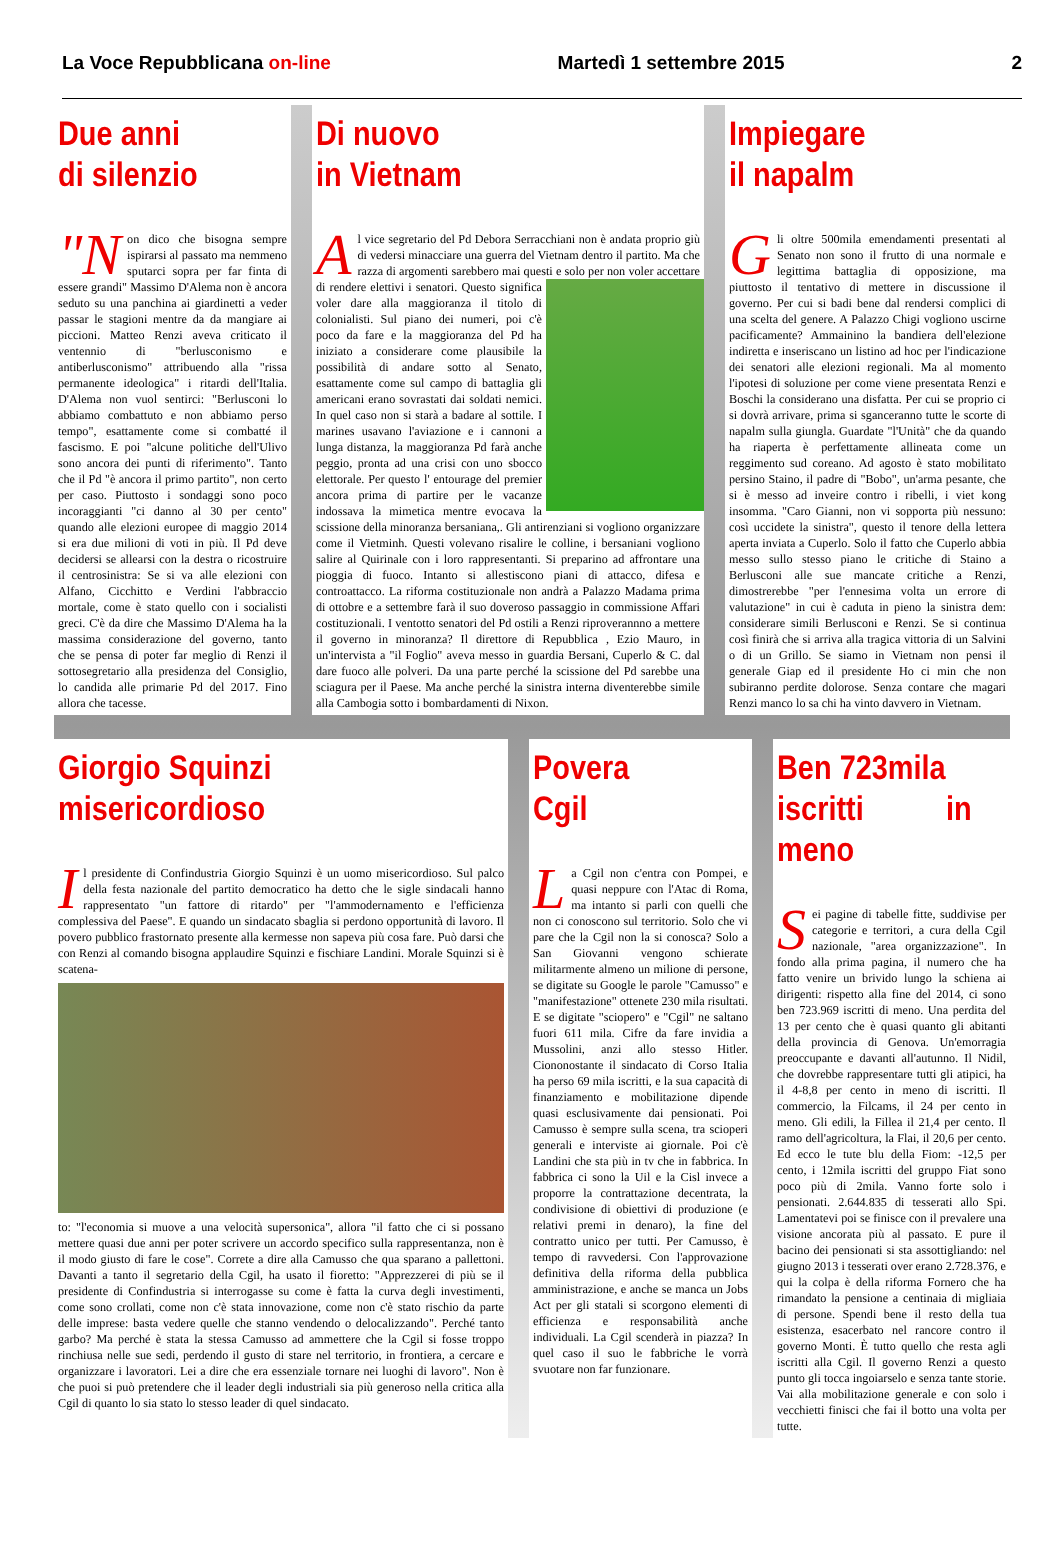La Voce Repubblicana on-line Martedì 1 settembre 2015 2
Due anni
di silenzio
"N on dico che bisogna sempre ispirarsi al passato ma nemmeno sputarci sopra per far finta di essere grandi" Massimo D'Alema non è ancora seduto su una panchina ai giardinetti a veder passar le stagioni mentre da da mangiare ai piccioni. Matteo Renzi aveva criticato il ventennio di "berlusconismo e antiberlusconismo" attribuendo alla "rissa permanente ideologica" i ritardi dell'Italia. D'Alema non vuol sentirci: "Berlusconi lo abbiamo combattuto e non abbiamo perso tempo", esattamente come si combatté il fascismo. E poi "alcune politiche dell'Ulivo sono ancora dei punti di riferimento". Tanto che il Pd "è ancora il primo partito", non certo per caso. Piuttosto i sondaggi sono poco incoraggianti "ci danno al 30 per cento" quando alle elezioni europee di maggio 2014 si era due milioni di voti in più. Il Pd deve decidersi se allearsi con la destra o ricostruire il centrosinistra: Se si va alle elezioni con Alfano, Cicchitto e Verdini l'abbraccio mortale, come è stato quello con i socialisti greci. C'è da dire che Massimo D'Alema ha la massima considerazione del governo, tanto che se pensa di poter far meglio di Renzi il sottosegretario alla presidenza del Consiglio, lo candida alle primarie Pd del 2017. Fino allora che tacesse.
Di nuovo
in Vietnam
Al vice segretario del Pd Debora Serracchiani non è andata proprio giù di vedersi minacciare una guerra del Vietnam dentro il partito. Ma che razza di argomenti sarebbero mai questi e solo per non voler accettare di rendere elettivi i senatori. Questo significa voler dare alla maggioranza il titolo di colonialisti. Sul piano dei numeri, poi c'è poco da fare e la maggioranza del Pd ha iniziato a considerare come plausibile la possibilità di andare sotto al Senato, esattamente come sul campo di battaglia gli americani erano sovrastati dai soldati nemici. In quel caso non si starà a badare al sottile. I marines usavano l'aviazione e i cannoni a lunga distanza, la maggioranza Pd farà anche peggio, pronta ad una crisi con uno sbocco elettorale. Per questo l' entourage del premier ancora prima di partire per le vacanze indossava la mimetica mentre evocava la scissione della minoranza bersaniana,. Gli antirenziani si vogliono organizzare come il Vietminh. Questi volevano risalire le colline, i bersaniani vogliono salire al Quirinale con i loro rappresentanti. Si preparino ad affrontare una pioggia di fuoco. Intanto si allestiscono piani di attacco, difesa e controattacco. La riforma costituzionale non andrà a Palazzo Madama prima di ottobre e a settembre farà il suo doveroso passaggio in commissione Affari costituzionali. I ventotto senatori del Pd ostili a Renzi riproverannno a mettere il governo in minoranza? Il direttore di Repubblica , Ezio Mauro, in un'intervista a "il Foglio" aveva messo in guardia Bersani, Cuperlo & C. dal dare fuoco alle polveri. Da una parte perché la scissione del Pd sarebbe una sciagura per il Paese. Ma anche perché la sinistra interna diventerebbe simile alla Cambogia sotto i bombardamenti di Nixon.
Impiegare
il napalm
Gli oltre 500mila emendamenti presentati al Senato non sono il frutto di una normale e legittima battaglia di opposizione, ma piuttosto il tentativo di mettere in discussione il governo. Per cui si badi bene dal rendersi complici di una scelta del genere. A Palazzo Chigi vogliono uscirne pacificamente? Ammainino la bandiera dell'elezione indiretta e inseriscano un listino ad hoc per l'indicazione dei senatori alle elezioni regionali. Ma al momento l'ipotesi di soluzione per come viene presentata Renzi e Boschi la considerano una disfatta. Per cui se proprio ci si dovrà arrivare, prima si sganceranno tutte le scorte di napalm sulla giungla. Guardate "l'Unità" che da quando ha riaperta è perfettamente allineata come un reggimento sud coreano. Ad agosto è stato mobilitato persino Staino, il padre di "Bobo", un'arma pesante, che si è messo ad inveire contro i ribelli, i viet kong insomma. "Caro Gianni, non vi sopporta più nessuno: così uccidete la sinistra", questo il tenore della lettera aperta inviata a Cuperlo. Solo il fatto che Cuperlo abbia messo sullo stesso piano le critiche di Staino a Berlusconi alle sue mancate critiche a Renzi, dimostrerebbe "per l'ennesima volta un errore di valutazione" in cui è caduta in pieno la sinistra dem: considerare simili Berlusconi e Renzi. Se si continua così finirà che si arriva alla tragica vittoria di un Salvini o di un Grillo. Se siamo in Vietnam non pensi il generale Giap ed il presidente Ho ci min che non subiranno perdite dolorose. Senza contare che magari Renzi manco lo sa chi ha vinto davvero in Vietnam.
Giorgio Squinzi
misericordioso
Il presidente di Confindustria Giorgio Squinzi è un uomo misericordioso. Sul palco della festa nazionale del partito democratico ha detto che le sigle sindacali hanno rappresentato "un fattore di ritardo" per "l'ammodernamento e l'efficienza complessiva del Paese". E quando un sindacato sbaglia si perdono opportunità di lavoro. Il povero pubblico frastornato presente alla kermesse non sapeva più cosa fare. Può darsi che con Renzi al comando bisogna applaudire Squinzi e fischiare Landini. Morale Squinzi si è scatena-
to: "l'economia si muove a una velocità supersonica", allora "il fatto che ci si possano mettere quasi due anni per poter scrivere un accordo specifico sulla rappresentanza, non è il modo giusto di fare le cose". Correte a dire alla Camusso che qua sparano a pallettoni. Davanti a tanto il segretario della Cgil, ha usato il fioretto: "Apprezzerei di più se il presidente di Confindustria si interrogasse su come è fatta la curva degli investimenti, come sono crollati, come non c'è stata innovazione, come non c'è stato rischio da parte delle imprese: basta vedere quelle che stanno vendendo o delocalizzando". Perché tanto garbo? Ma perché è stata la stessa Camusso ad ammettere che la Cgil si fosse troppo rinchiusa nelle sue sedi, perdendo il gusto di stare nel territorio, in frontiera, a cercare e organizzare i lavoratori. Lei a dire che era essenziale tornare nei luoghi di lavoro". Non è che puoi si può pretendere che il leader degli industriali sia più generoso nella critica alla Cgil di quanto lo sia stato lo stesso leader di quel sindacato.
Povera
Cgil
La Cgil non c'entra con Pompei, e quasi neppure con l'Atac di Roma, ma intanto si parli con quelli che non ci conoscono sul territorio. Solo che vi pare che la Cgil non la si conosca? Solo a San Giovanni vengono schierate militarmente almeno un milione di persone, se digitate su Google le parole "Camusso" e "manifestazione" ottenete 230 mila risultati. E se digitate "sciopero" e "Cgil" ne saltano fuori 611 mila. Cifre da fare invidia a Mussolini, anzi allo stesso Hitler. Ciononostante il sindacato di Corso Italia ha perso 69 mila iscritti, e la sua capacità di finanziamento e mobilitazione dipende quasi esclusivamente dai pensionati. Poi Camusso è sempre sulla scena, tra scioperi generali e interviste ai giornale. Poi c'è Landini che sta più in tv che in fabbrica. In fabbrica ci sono la Uil e la Cisl invece a proporre la contrattazione decentrata, la condivisione di obiettivi di produzione (e relativi premi in denaro), la fine del contratto unico per tutti. Per Camusso, è tempo di ravvedersi. Con l'approvazione definitiva della riforma della pubblica amministrazione, e anche se manca un Jobs Act per gli statali si scorgono elementi di efficienza e responsabilità anche individuali. La Cgil scenderà in piazza? In quel caso il suo le fabbriche le vorrà svuotare non far funzionare.
Ben 723mila
iscritti in meno
Sei pagine di tabelle fitte, suddivise per categorie e territori, a cura della Cgil nazionale, "area organizzazione". In fondo alla prima pagina, il numero che ha fatto venire un brivido lungo la schiena ai dirigenti: rispetto alla fine del 2014, ci sono ben 723.969 iscritti di meno. Una perdita del 13 per cento che è quasi quanto gli abitanti della provincia di Genova. Un'emorragia preoccupante e davanti all'autunno. Il Nidil, che dovrebbe rappresentare tutti gli atipici, ha il 4-8,8 per cento in meno di iscritti. Il commercio, la Filcams, il 24 per cento in meno. Gli edili, la Fillea il 21,4 per cento. Il ramo dell'agricoltura, la Flai, il 20,6 per cento. Ed ecco le tute blu della Fiom: -12,5 per cento, i 12mila iscritti del gruppo Fiat sono poco più di 2mila. Vanno forte solo i pensionati. 2.644.835 di tesserati allo Spi. Lamentatevi poi se finisce con il prevalere una visione ancorata più al passato. E pure il bacino dei pensionati si sta assottigliando: nel giugno 2013 i tesserati over erano 2.728.376, e qui la colpa è della riforma Fornero che ha rimandato la pensione a centinaia di migliaia di persone. Spendi bene il resto della tua esistenza, esacerbato nel rancore contro il governo Monti. È tutto quello che resta agli iscritti alla Cgil. Il governo Renzi a questo punto gli tocca ingoiarselo e senza tante storie. Vai alla mobilitazione generale e con solo i vecchietti finisci che fai il botto una volta per tutte.